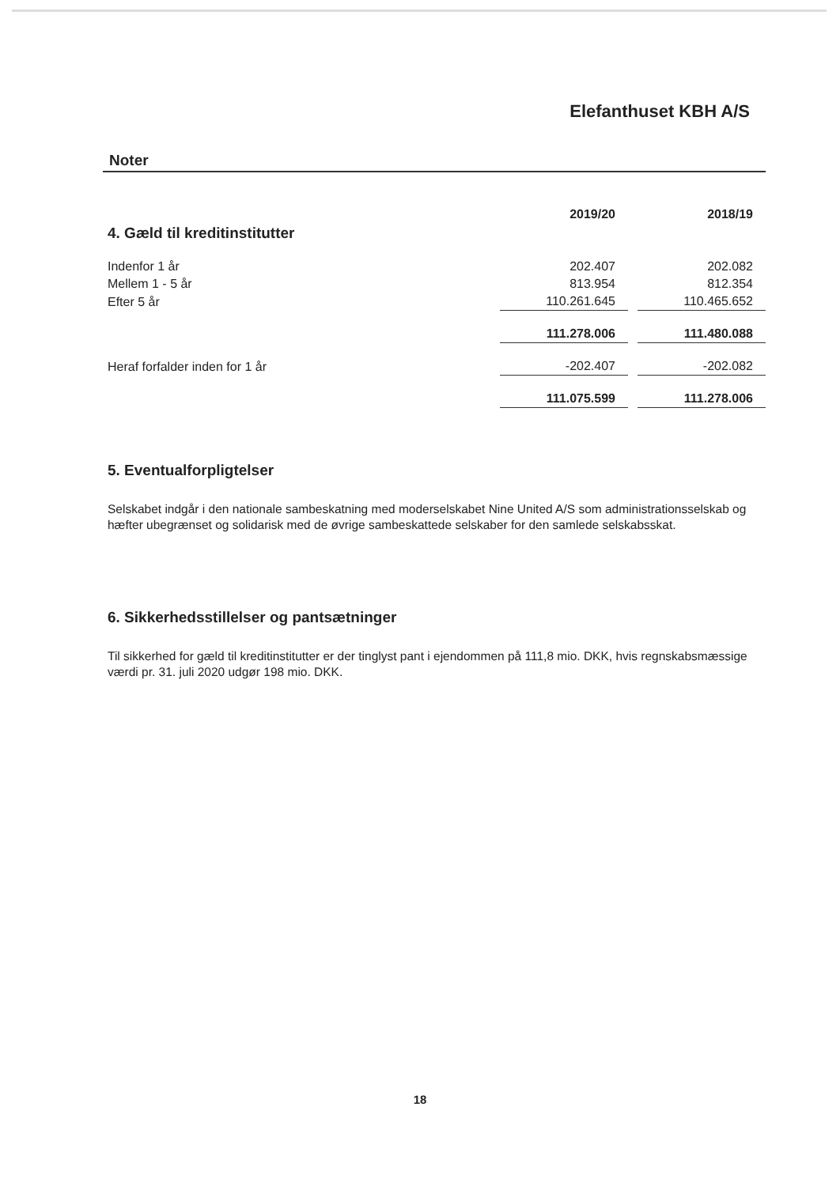Elefanthuset KBH A/S
Noter
| | 2019/20 | | 2018/19 |
| 4. Gæld til kreditinstitutter | | | |
| Indenfor 1 år | 202.407 | | 202.082 |
| Mellem 1 - 5 år | 813.954 | | 812.354 |
| Efter 5 år | 110.261.645 | | 110.465.652 |
| | 111.278.006 | | 111.480.088 |
| Heraf forfalder inden for 1 år | -202.407 | | -202.082 |
| | 111.075.599 | | 111.278.006 |
5. Eventualforpligtelser
Selskabet indgår i den nationale sambeskatning med moderselskabet Nine United A/S som administrationsselskab og hæfter ubegrænset og solidarisk med de øvrige sambeskattede selskaber for den samlede selskabsskat.
6. Sikkerhedsstillelser og pantsætninger
Til sikkerhed for gæld til kreditinstitutter er der tinglyst pant i ejendommen på 111,8 mio. DKK, hvis regnskabsmæssige værdi pr. 31. juli 2020 udgør 198 mio. DKK.
18